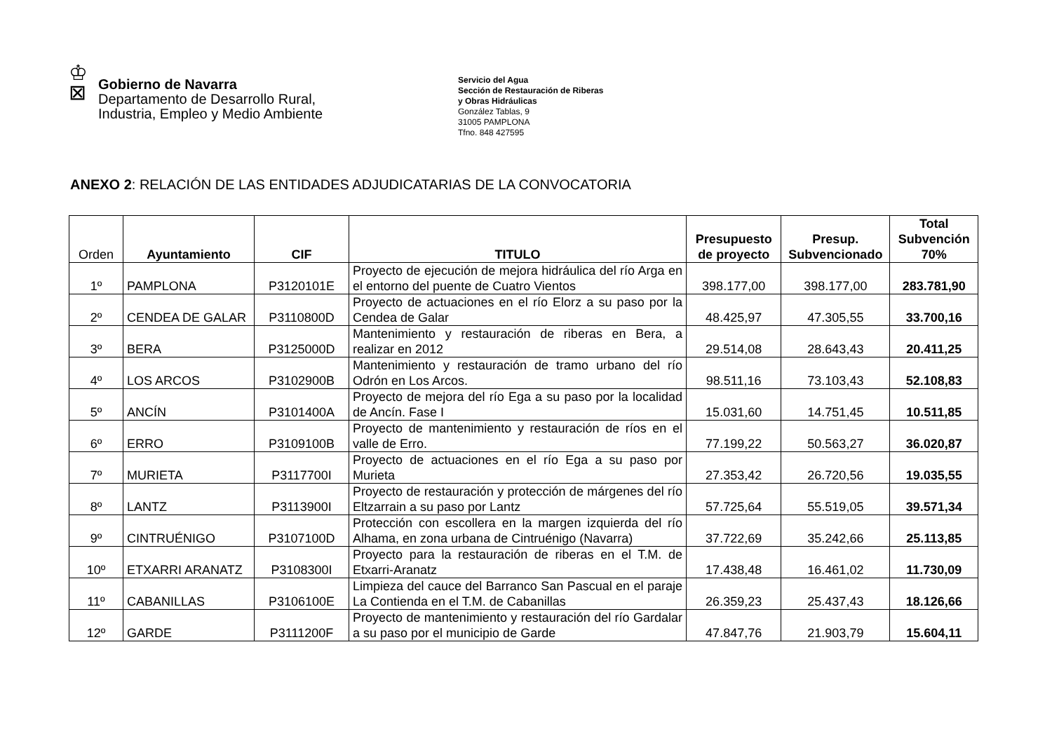♔
⊠
Gobierno de Navarra
Departamento de Desarrollo Rural,
Industria, Empleo y Medio Ambiente
Servicio del Agua
Sección de Restauración de Riberas
y Obras Hidráulicas
González Tablas, 9
31005 PAMPLONA
Tfno. 848 427595
ANEXO 2: RELACIÓN DE LAS ENTIDADES ADJUDICATARIAS DE LA CONVOCATORIA
| Orden | Ayuntamiento | CIF | TITULO | Presupuesto de proyecto | Presup. Subvencionado | Total Subvención 70% |
| --- | --- | --- | --- | --- | --- | --- |
| 1º | PAMPLONA | P3120101E | Proyecto de ejecución de mejora hidráulica del río Arga en el entorno del puente de Cuatro Vientos | 398.177,00 | 398.177,00 | 283.781,90 |
| 2º | CENDEA DE GALAR | P3110800D | Proyecto de actuaciones en el río Elorz a su paso por la Cendea de Galar | 48.425,97 | 47.305,55 | 33.700,16 |
| 3º | BERA | P3125000D | Mantenimiento y restauración de riberas en Bera, a realizar en 2012 | 29.514,08 | 28.643,43 | 20.411,25 |
| 4º | LOS ARCOS | P3102900B | Mantenimiento y restauración de tramo urbano del río Odrón en Los Arcos. | 98.511,16 | 73.103,43 | 52.108,83 |
| 5º | ANCÍN | P3101400A | Proyecto de mejora del río Ega a su paso por la localidad de Ancín. Fase I | 15.031,60 | 14.751,45 | 10.511,85 |
| 6º | ERRO | P3109100B | Proyecto de mantenimiento y restauración de ríos en el valle de Erro. | 77.199,22 | 50.563,27 | 36.020,87 |
| 7º | MURIETA | P3117700I | Proyecto de actuaciones en el río Ega a su paso por Murieta | 27.353,42 | 26.720,56 | 19.035,55 |
| 8º | LANTZ | P3113900I | Proyecto de restauración y protección de márgenes del río Eltzarrain a su paso por Lantz | 57.725,64 | 55.519,05 | 39.571,34 |
| 9º | CINTRUÉNIGO | P3107100D | Protección con escollera en la margen izquierda del río Alhama, en zona urbana de Cintruénigo (Navarra) | 37.722,69 | 35.242,66 | 25.113,85 |
| 10º | ETXARRI ARANATZ | P3108300I | Proyecto para la restauración de riberas en el T.M. de Etxarri-Aranatz | 17.438,48 | 16.461,02 | 11.730,09 |
| 11º | CABANILLAS | P3106100E | Limpieza del cauce del Barranco San Pascual en el paraje La Contienda en el T.M. de Cabanillas | 26.359,23 | 25.437,43 | 18.126,66 |
| 12º | GARDE | P3111200F | Proyecto de mantenimiento y restauración del río Gardalar a su paso por el municipio de Garde | 47.847,76 | 21.903,79 | 15.604,11 |